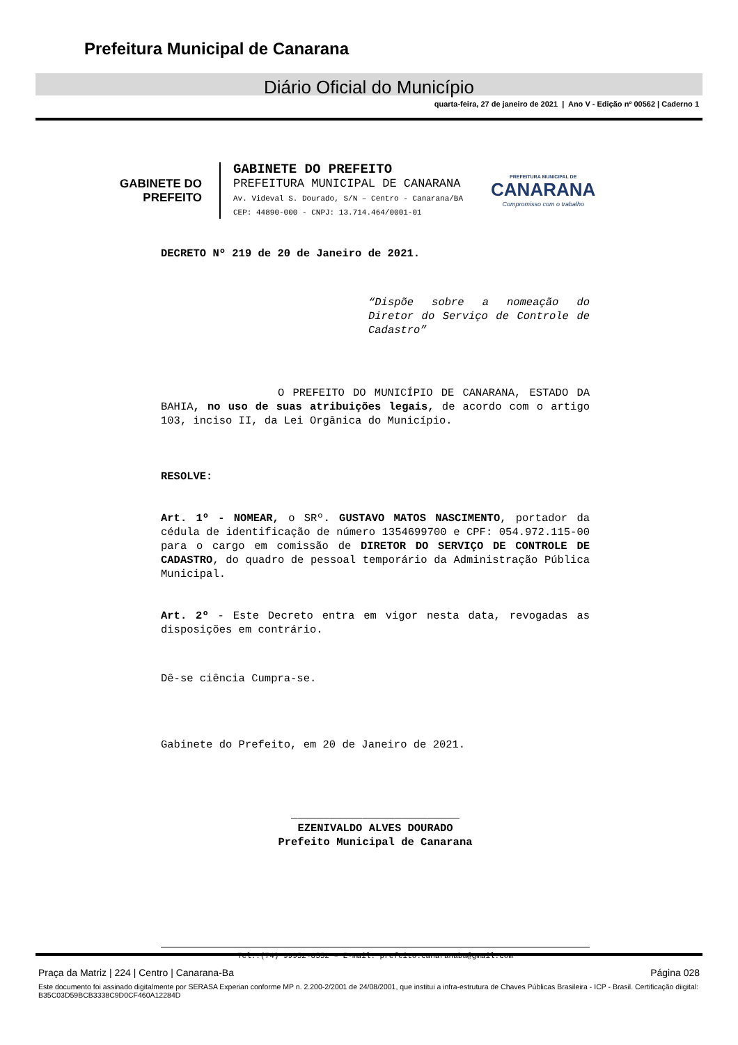Prefeitura Municipal de Canarana
Diário Oficial do Município
quarta-feira, 27 de janeiro de 2021 | Ano V - Edição nº 00562 | Caderno 1
GABINETE DO
PREFEITO
GABINETE DO PREFEITO
PREFEITURA MUNICIPAL DE CANARANA
Av. Videval S. Dourado, S/N – Centro - Canarana/BA
CEP: 44890-000 - CNPJ: 13.714.464/0001-01
PREFEITURA MUNICIPAL DE
CANARANA
Compromisso com o trabalho
DECRETO Nº 219 de 20 de Janeiro de 2021.
“Dispõe sobre a nomeação do Diretor do Serviço de Controle de Cadastro”
O PREFEITO DO MUNICÍPIO DE CANARANA, ESTADO DA BAHIA, no uso de suas atribuições legais, de acordo com o artigo 103, inciso II, da Lei Orgânica do Município.
RESOLVE:
Art. 1º - NOMEAR, o SRº. GUSTAVO MATOS NASCIMENTO, portador da cédula de identificação de número 1354699700 e CPF: 054.972.115-00 para o cargo em comissão de DIRETOR DO SERVIÇO DE CONTROLE DE CADASTRO, do quadro de pessoal temporário da Administração Pública Municipal.
Art. 2º - Este Decreto entra em vigor nesta data, revogadas as disposições em contrário.
Dê-se ciência Cumpra-se.
Gabinete do Prefeito, em 20 de Janeiro de 2021.
__________________________
EZENIVALDO ALVES DOURADO
Prefeito Municipal de Canarana
Tel.:(74) 99952-8552 – E-mail: prefeito.canaranaba@gmail.com
Praça da Matriz | 224 | Centro | Canarana-Ba Página 028
Este documento foi assinado digitalmente por SERASA Experian conforme MP n. 2.200-2/2001 de 24/08/2001, que institui a infra-estrutura de Chaves Públicas Brasileira - ICP - Brasil. Certificação diigital: B35C03D59BCB3338C9D0CF460A12284D